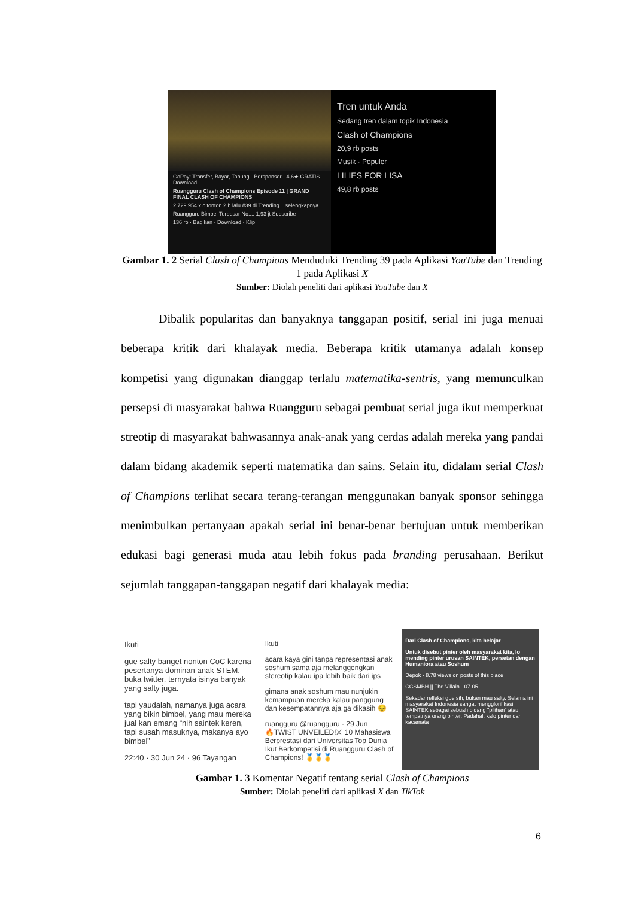GoPay: Transfer, Bayar, Tabung · Bersponsor · 4,6★ GRATIS · Download
Ruangguru Clash of Champions Episode 11 | GRAND FINAL CLASH OF CHAMPIONS
2.729.954 x ditonton 2 h lalu #39 di Trending ...selengkapnya
Ruangguru Bimbel Terbesar No.... 1,93 jt Subscribe
136 rb · Bagikan · Download · Klip
Tren untuk Anda
Sedang tren dalam topik Indonesia
Clash of Champions
20,9 rb posts
Musik · Populer
LILIES FOR LISA
49,8 rb posts
Gambar 1. 2 Serial Clash of Champions Menduduki Trending 39 pada Aplikasi YouTube dan Trending 1 pada Aplikasi X
Sumber: Diolah peneliti dari aplikasi YouTube dan X
Dibalik popularitas dan banyaknya tanggapan positif, serial ini juga menuai beberapa kritik dari khalayak media. Beberapa kritik utamanya adalah konsep kompetisi yang digunakan dianggap terlalu matematika-sentris, yang memunculkan persepsi di masyarakat bahwa Ruangguru sebagai pembuat serial juga ikut memperkuat streotip di masyarakat bahwasannya anak-anak yang cerdas adalah mereka yang pandai dalam bidang akademik seperti matematika dan sains. Selain itu, didalam serial Clash of Champions terlihat secara terang-terangan menggunakan banyak sponsor sehingga menimbulkan pertanyaan apakah serial ini benar-benar bertujuan untuk memberikan edukasi bagi generasi muda atau lebih fokus pada branding perusahaan. Berikut sejumlah tanggapan-tanggapan negatif dari khalayak media:
Ikuti
gue salty banget nonton CoC karena pesertanya dominan anak STEM. buka twitter, ternyata isinya banyak yang salty juga.
tapi yaudalah, namanya juga acara yang bikin bimbel, yang mau mereka jual kan emang “nih saintek keren, tapi susah masuknya, makanya ayo bimbel”
22:40 · 30 Jun 24 · 96 Tayangan
Ikuti
acara kaya gini tanpa representasi anak soshum sama aja melanggengkan stereotip kalau ipa lebih baik dari ips
gimana anak soshum mau nunjukin kemampuan mereka kalau panggung dan kesempatannya aja ga dikasih 😔
ruangguru @ruangguru · 29 Jun
🔥TWIST UNVEILED!⚔ 10 Mahasiswa Berprestasi dari Universitas Top Dunia Ikut Berkompetisi di Ruangguru Clash of Champions! 🥇🥇🥇
Dari Clash of Champions, kita belajar
Untuk disebut pinter oleh masyarakat kita, lo mending pinter urusan SAINTEK, persetan dengan Humaniora atau Soshum
Depok · 8.78 views on posts of this place
CCSMBH || The Villain · 07-05
Sekadar refleksi gue sih, bukan mau salty. Selama ini masyarakat Indonesia sangat mengglorifikasi SAINTEK sebagai sebuah bidang "pilihan" atau tempatnya orang pinter. Padahal, kalo pinter dari kacamata
Gambar 1. 3 Komentar Negatif tentang serial Clash of Champions
Sumber: Diolah peneliti dari aplikasi X dan TikTok
6